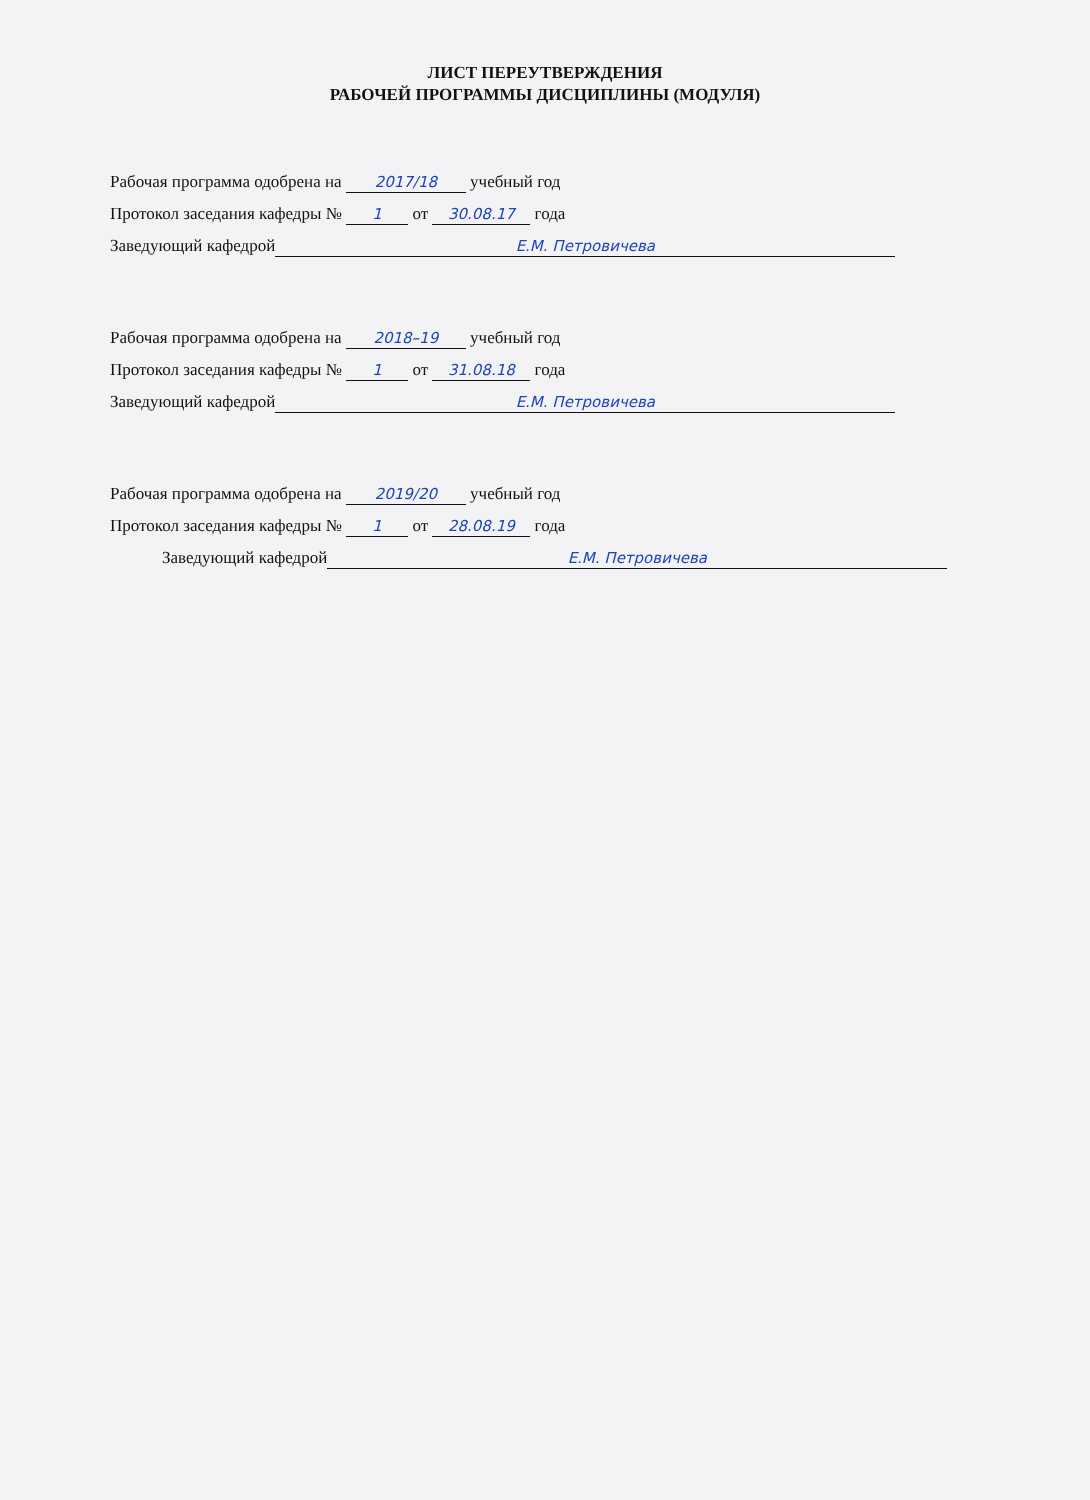ЛИСТ ПЕРЕУТВЕРЖДЕНИЯ
РАБОЧЕЙ ПРОГРАММЫ ДИСЦИПЛИНЫ (МОДУЛЯ)
Рабочая программа одобрена на 2017/18 учебный год
Протокол заседания кафедры № 1 от 30.08.17 года
Заведующий кафедрой Е.М. Петровичева
Рабочая программа одобрена на 2018–19 учебный год
Протокол заседания кафедры № 1 от 31.08.18 года
Заведующий кафедрой Е.М. Петровичева
Рабочая программа одобрена на 2019/20 учебный год
Протокол заседания кафедры № 1 от 28.08.19 года
Заведующий кафедрой Е.М. Петровичева